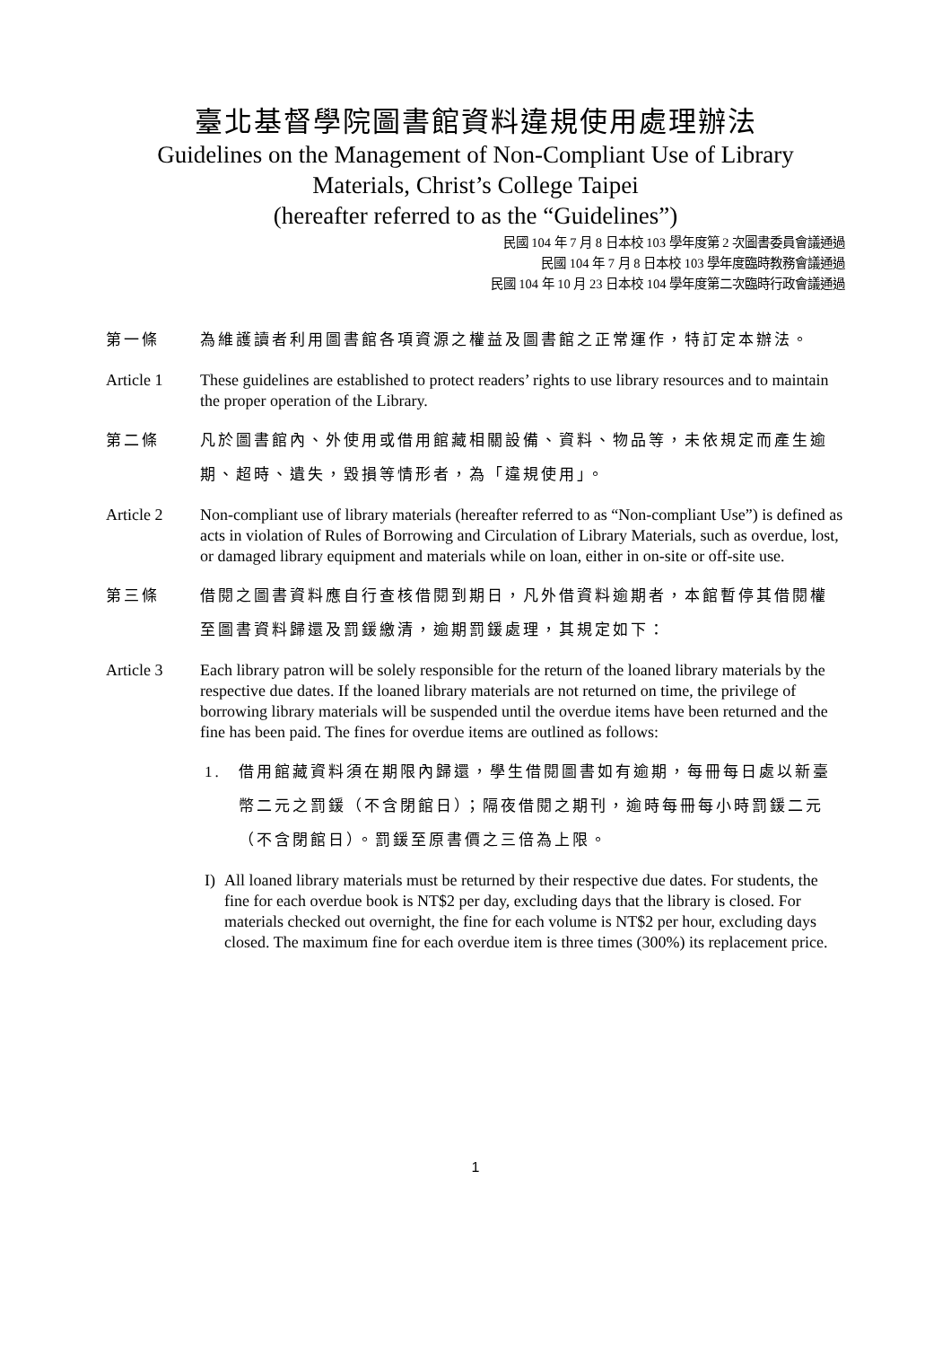臺北基督學院圖書館資料違規使用處理辦法
Guidelines on the Management of Non-Compliant Use of Library
Materials, Christ’s College Taipei
(hereafter referred to as the “Guidelines”)
民國 104 年 7 月 8 日本校 103 學年度第 2 次圖書委員會議通過
民國 104 年 7 月 8 日本校 103 學年度臨時教務會議通過
民國 104 年 10 月 23 日本校 104 學年度第二次臨時行政會議通過
第一條 為維護讀者利用圖書館各項資源之權益及圖書館之正常運作，特訂定本辦法。
Article 1 These guidelines are established to protect readers’ rights to use library resources and to maintain the proper operation of the Library.
第二條 凡於圖書館內、外使用或借用館藏相關設備、資料、物品等，未依規定而產生逾期、超時、遺失，毀損等情形者，為「違規使用」。
Article 2 Non-compliant use of library materials (hereafter referred to as “Non-compliant Use”) is defined as acts in violation of Rules of Borrowing and Circulation of Library Materials, such as overdue, lost, or damaged library equipment and materials while on loan, either in on-site or off-site use.
第三條 借閱之圖書資料應自行查核借閱到期日，凡外借資料逾期者，本館暫停其借閱權至圖書資料歸還及罰鍰繳清，逾期罰鍰處理，其規定如下：
Article 3 Each library patron will be solely responsible for the return of the loaned library materials by the respective due dates. If the loaned library materials are not returned on time, the privilege of borrowing library materials will be suspended until the overdue items have been returned and the fine has been paid. The fines for overdue items are outlined as follows:
1. 借用館藏資料須在期限內歸還，學生借閱圖書如有逾期，每冊每日處以新臺幣二元之罰鍰（不含閉館日）；隔夜借閱之期刊，逾時每冊每小時罰鍰二元（不含閉館日）。罰鍰至原書價之三倍為上限。
I) All loaned library materials must be returned by their respective due dates. For students, the fine for each overdue book is NT$2 per day, excluding days that the library is closed. For materials checked out overnight, the fine for each volume is NT$2 per hour, excluding days closed. The maximum fine for each overdue item is three times (300%) its replacement price.
1